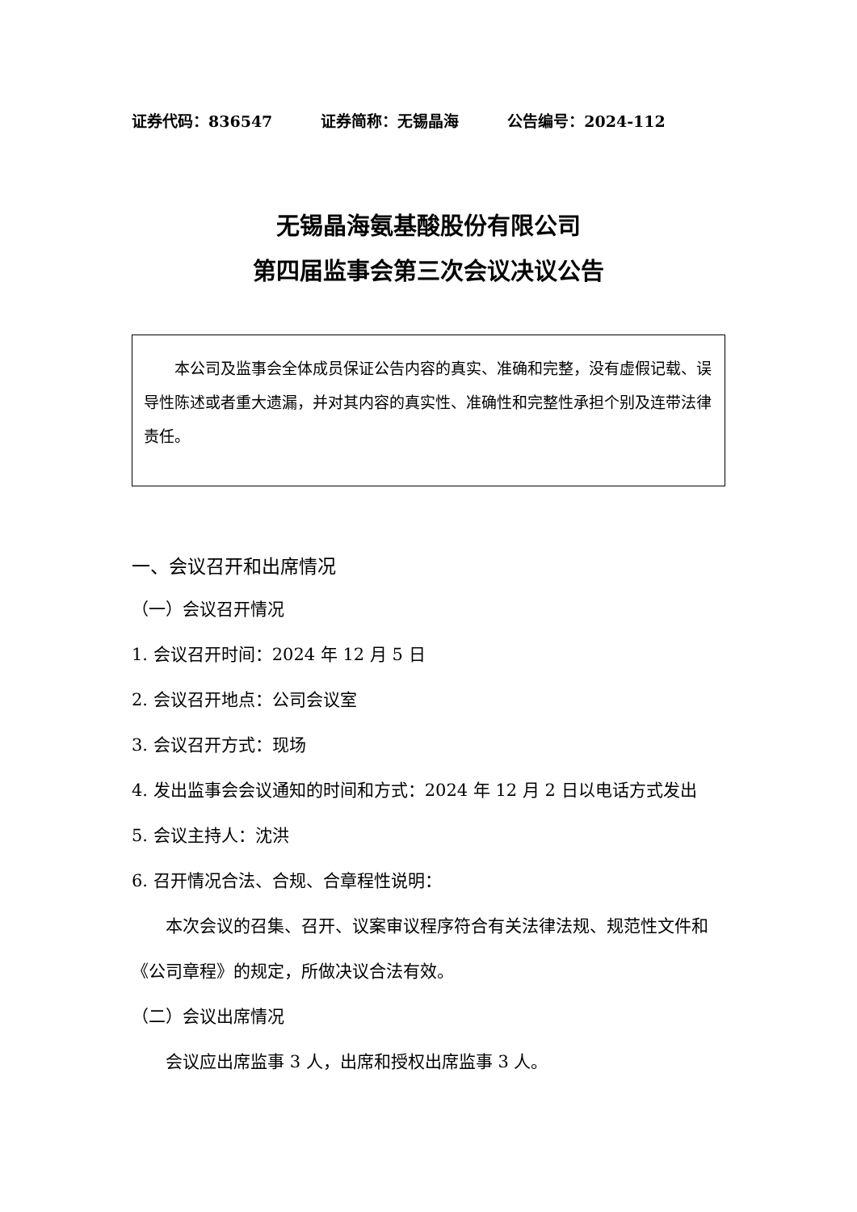证券代码：836547 证券简称：无锡晶海 公告编号：2024-112
无锡晶海氨基酸股份有限公司
第四届监事会第三次会议决议公告
本公司及监事会全体成员保证公告内容的真实、准确和完整，没有虚假记载、误导性陈述或者重大遗漏，并对其内容的真实性、准确性和完整性承担个别及连带法律责任。
一、会议召开和出席情况
（一）会议召开情况
1. 会议召开时间：2024 年 12 月 5 日
2. 会议召开地点：公司会议室
3. 会议召开方式：现场
4. 发出监事会会议通知的时间和方式：2024 年 12 月 2 日以电话方式发出
5. 会议主持人：沈洪
6. 召开情况合法、合规、合章程性说明：
本次会议的召集、召开、议案审议程序符合有关法律法规、规范性文件和《公司章程》的规定，所做决议合法有效。
（二）会议出席情况
会议应出席监事 3 人，出席和授权出席监事 3 人。